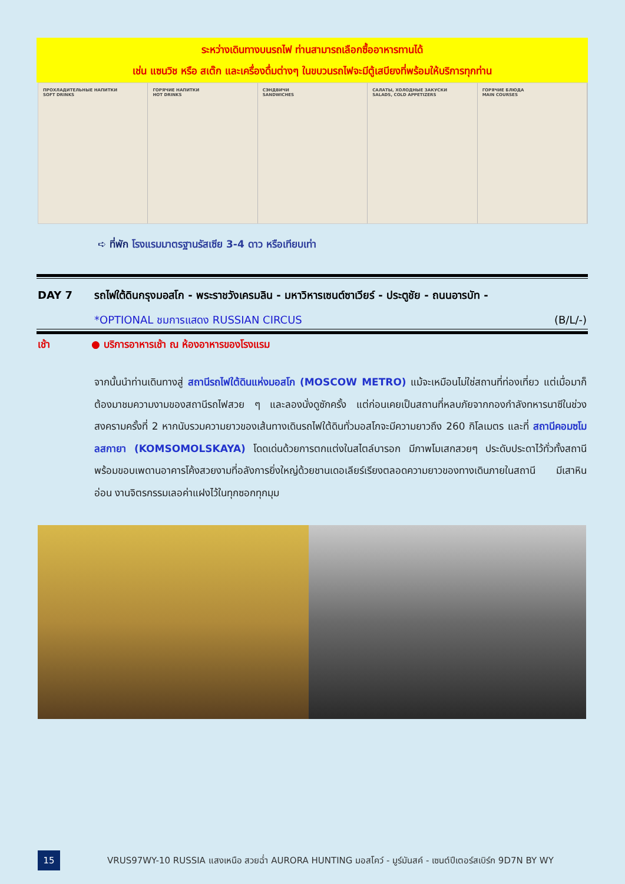ระหว่างเดินทางบนรถไฟ ท่านสามารถเลือกซื้ออาหารทานได้
เช่น แซนวิช หรือ สเต๊ก และเครื่องดื่มต่างๆ ในขบวนรถไฟจะมีตู้เสบียงที่พร้อมให้บริการทุกท่าน
ПРОХЛАДИТЕЛЬНЫЕ НАПИТКИ
SOFT DRINKS
ГОРЯЧИЕ НАПИТКИ
HOT DRINKS
СЭНДВИЧИ
SANDWICHES
САЛАТЫ, ХОЛОДНЫЕ ЗАКУСКИ
SALADS, COLD APPETIZERS
ГОРЯЧИЕ БЛЮДА
MAIN COURSES
➪ ที่พัก โรงแรมมาตรฐานรัสเซีย 3-4 ดาว หรือเทียบเท่า
DAY 7 รถไฟใต้ดินกรุงมอสโก - พระราชวังเครมลิน - มหาวิหารเซนต์ซาเวียร์ - ประตูชัย - ถนนอารบัท -
*OPTIONAL ชมการแสดง RUSSIAN CIRCUS (B/L/-)
เช้า ● บริการอาหารเช้า ณ ห้องอาหารของโรงแรม
จากนั้นนำท่านเดินทางสู่ สถานีรถไฟใต้ดินแห่งมอสโก (MOSCOW METRO) แม้จะเหมือนไม่ใช่สถานที่ท่องเที่ยว แต่เมื่อมาก็ต้องมาชมความงามของสถานีรถไฟสวย ๆ และลองนั่งดูซักครั้ง แต่ก่อนเคยเป็นสถานที่หลบภัยจากกองกำลังทหารนาซีในช่วงสงครามครั้งที่ 2 หากนับรวมความยาวของเส้นทางเดินรถไฟใต้ดินทั่วมอสโกจะมีความยาวถึง 260 กิโลเมตร และที่ สถานีคอมซโมลสกายา (KOMSOMOLSKAYA) โดดเด่นด้วยการตกแต่งในสไตล์บารอก มีภาพโมเสกสวยๆ ประดับประดาไว้ทั่วทั้งสถานี พร้อมขอบเพดานอาคารโค้งสวยงามที่อลังการยิ่งใหญ่ด้วยชานเดอเลียร์เรียงตลอดความยาวของทางเดินภายในสถานี มีเสาหินอ่อน งานจิตรกรรมเลอค่าแฝงไว้ในทุกซอกทุกมุม
15
VRUS97WY-10 RUSSIA แสงเหนือ สวยฉ่ำ AURORA HUNTING มอสโคว์ - มูร์มันสค์ - เซนต์ปีเตอร์สเบิร์ก 9D7N BY WY